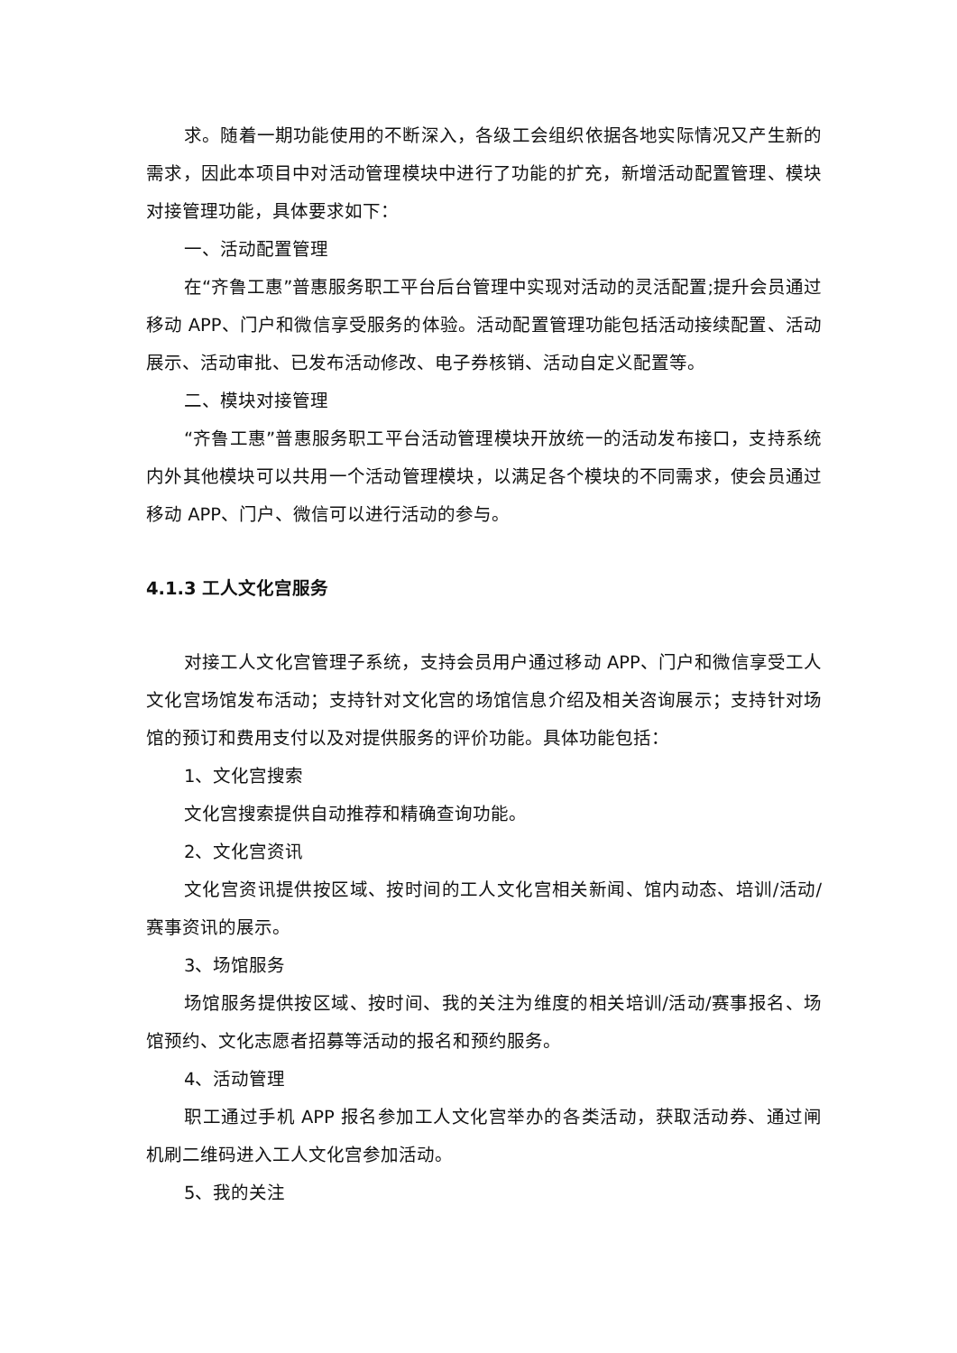求。随着一期功能使用的不断深入，各级工会组织依据各地实际情况又产生新的需求，因此本项目中对活动管理模块中进行了功能的扩充，新增活动配置管理、模块对接管理功能，具体要求如下：
一、活动配置管理
在“齐鲁工惠”普惠服务职工平台后台管理中实现对活动的灵活配置;提升会员通过移动 APP、门户和微信享受服务的体验。活动配置管理功能包括活动接续配置、活动展示、活动审批、已发布活动修改、电子券核销、活动自定义配置等。
二、模块对接管理
“齐鲁工惠”普惠服务职工平台活动管理模块开放统一的活动发布接口，支持系统内外其他模块可以共用一个活动管理模块，以满足各个模块的不同需求，使会员通过移动 APP、门户、微信可以进行活动的参与。
4.1.3 工人文化宫服务
对接工人文化宫管理子系统，支持会员用户通过移动 APP、门户和微信享受工人文化宫场馆发布活动；支持针对文化宫的场馆信息介绍及相关咨询展示；支持针对场馆的预订和费用支付以及对提供服务的评价功能。具体功能包括：
1、文化宫搜索
文化宫搜索提供自动推荐和精确查询功能。
2、文化宫资讯
文化宫资讯提供按区域、按时间的工人文化宫相关新闻、馆内动态、培训/活动/赛事资讯的展示。
3、场馆服务
场馆服务提供按区域、按时间、我的关注为维度的相关培训/活动/赛事报名、场馆预约、文化志愿者招募等活动的报名和预约服务。
4、活动管理
职工通过手机 APP 报名参加工人文化宫举办的各类活动，获取活动券、通过闸机刷二维码进入工人文化宫参加活动。
5、我的关注